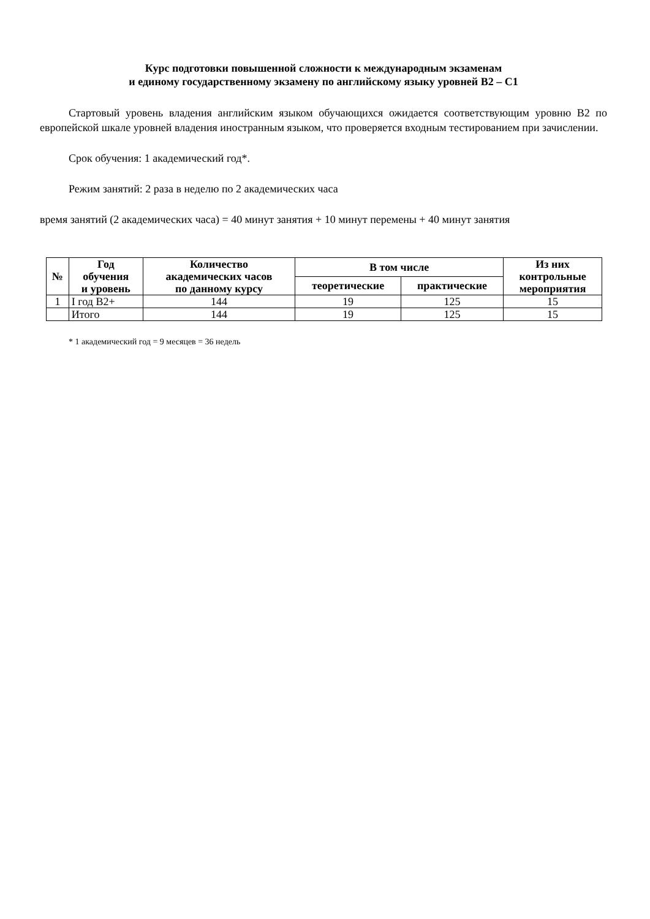Курс подготовки повышенной сложности к международным экзаменам
и единому государственному экзамену по английскому языку уровней В2 – С1
Стартовый уровень владения английским языком обучающихся ожидается соответствующим уровню В2 по европейской шкале уровней владения иностранным языком, что проверяется входным тестированием при зачислении.
Срок обучения: 1 академический год*.
Режим занятий: 2 раза в неделю по 2 академических часа
время занятий (2 академических часа) = 40 минут занятия + 10 минут перемены + 40 минут занятия
| № | Год обучения и уровень | Количество академических часов по данному курсу | В том числе | | Из них контрольные мероприятия |
| --- | --- | --- | --- | --- | --- |
| | | | теоретические | практические | |
| 1 | I год В2+ | 144 | 19 | 125 | 15 |
| | Итого | 144 | 19 | 125 | 15 |
* 1 академический год = 9 месяцев = 36 недель